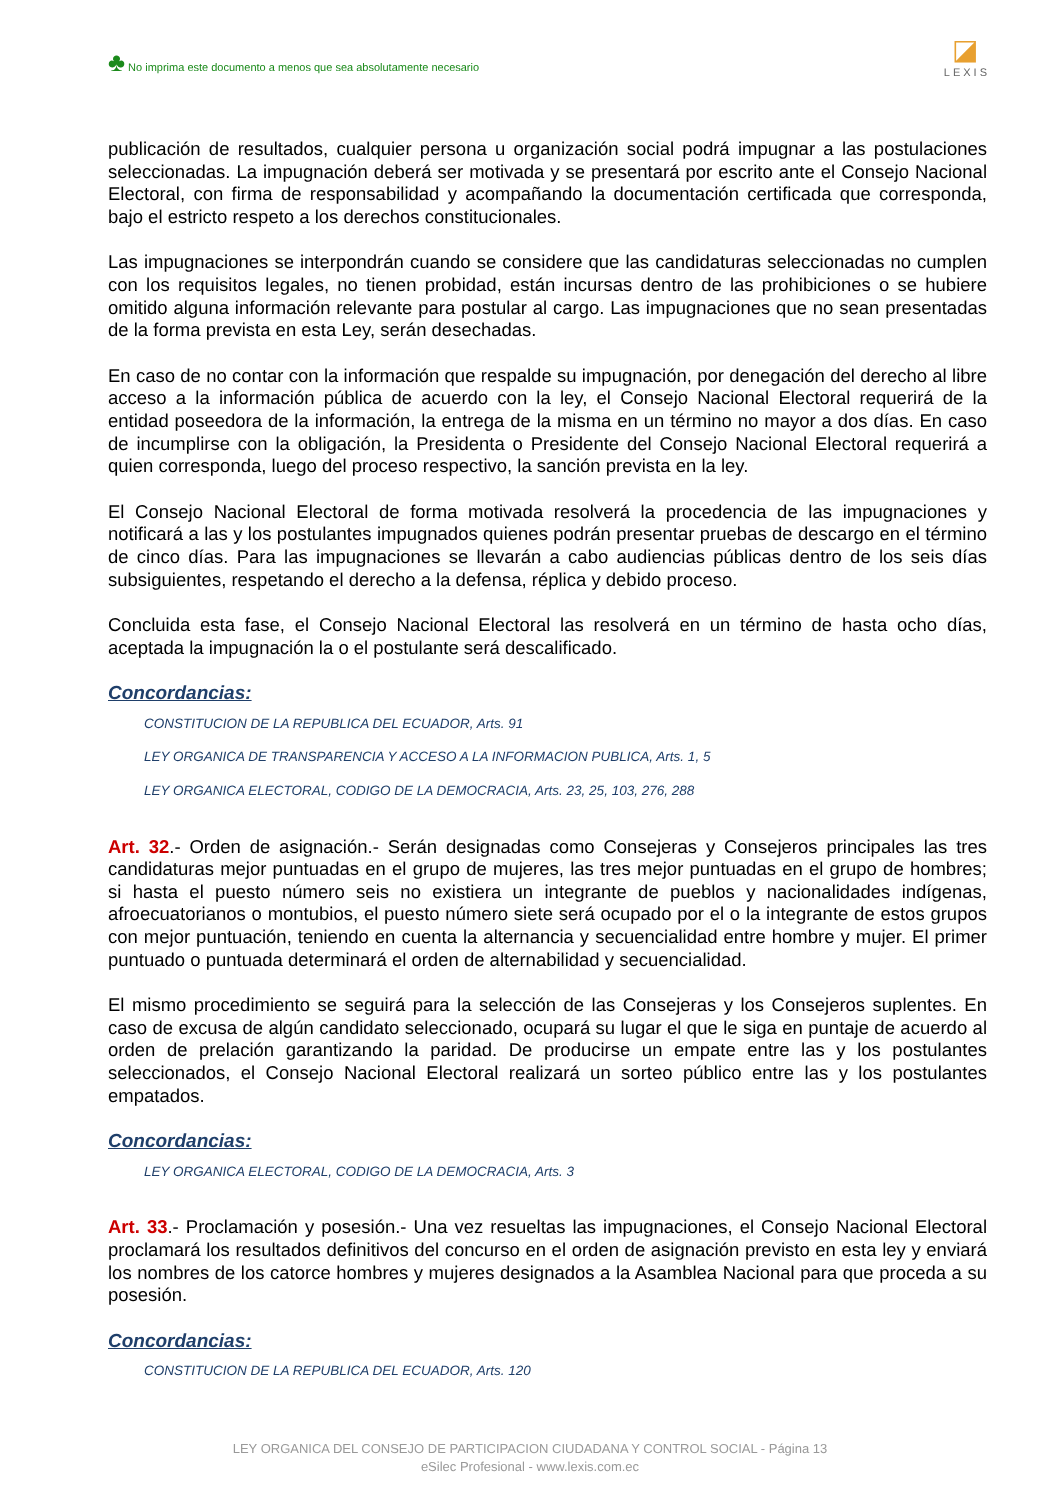♣ No imprima este documento a menos que sea absolutamente necesario
◪
LEXIS
publicación de resultados, cualquier persona u organización social podrá impugnar a las postulaciones seleccionadas. La impugnación deberá ser motivada y se presentará por escrito ante el Consejo Nacional Electoral, con firma de responsabilidad y acompañando la documentación certificada que corresponda, bajo el estricto respeto a los derechos constitucionales.
Las impugnaciones se interpondrán cuando se considere que las candidaturas seleccionadas no cumplen con los requisitos legales, no tienen probidad, están incursas dentro de las prohibiciones o se hubiere omitido alguna información relevante para postular al cargo. Las impugnaciones que no sean presentadas de la forma prevista en esta Ley, serán desechadas.
En caso de no contar con la información que respalde su impugnación, por denegación del derecho al libre acceso a la información pública de acuerdo con la ley, el Consejo Nacional Electoral requerirá de la entidad poseedora de la información, la entrega de la misma en un término no mayor a dos días. En caso de incumplirse con la obligación, la Presidenta o Presidente del Consejo Nacional Electoral requerirá a quien corresponda, luego del proceso respectivo, la sanción prevista en la ley.
El Consejo Nacional Electoral de forma motivada resolverá la procedencia de las impugnaciones y notificará a las y los postulantes impugnados quienes podrán presentar pruebas de descargo en el término de cinco días. Para las impugnaciones se llevarán a cabo audiencias públicas dentro de los seis días subsiguientes, respetando el derecho a la defensa, réplica y debido proceso.
Concluida esta fase, el Consejo Nacional Electoral las resolverá en un término de hasta ocho días, aceptada la impugnación la o el postulante será descalificado.
Concordancias:
CONSTITUCION DE LA REPUBLICA DEL ECUADOR, Arts. 91
LEY ORGANICA DE TRANSPARENCIA Y ACCESO A LA INFORMACION PUBLICA, Arts. 1, 5
LEY ORGANICA ELECTORAL, CODIGO DE LA DEMOCRACIA, Arts. 23, 25, 103, 276, 288
Art. 32.- Orden de asignación.- Serán designadas como Consejeras y Consejeros principales las tres candidaturas mejor puntuadas en el grupo de mujeres, las tres mejor puntuadas en el grupo de hombres; si hasta el puesto número seis no existiera un integrante de pueblos y nacionalidades indígenas, afroecuatorianos o montubios, el puesto número siete será ocupado por el o la integrante de estos grupos con mejor puntuación, teniendo en cuenta la alternancia y secuencialidad entre hombre y mujer. El primer puntuado o puntuada determinará el orden de alternabilidad y secuencialidad.
El mismo procedimiento se seguirá para la selección de las Consejeras y los Consejeros suplentes. En caso de excusa de algún candidato seleccionado, ocupará su lugar el que le siga en puntaje de acuerdo al orden de prelación garantizando la paridad. De producirse un empate entre las y los postulantes seleccionados, el Consejo Nacional Electoral realizará un sorteo público entre las y los postulantes empatados.
Concordancias:
LEY ORGANICA ELECTORAL, CODIGO DE LA DEMOCRACIA, Arts. 3
Art. 33.- Proclamación y posesión.- Una vez resueltas las impugnaciones, el Consejo Nacional Electoral proclamará los resultados definitivos del concurso en el orden de asignación previsto en esta ley y enviará los nombres de los catorce hombres y mujeres designados a la Asamblea Nacional para que proceda a su posesión.
Concordancias:
CONSTITUCION DE LA REPUBLICA DEL ECUADOR, Arts. 120
LEY ORGANICA DEL CONSEJO DE PARTICIPACION CIUDADANA Y CONTROL SOCIAL - Página 13
eSilec Profesional - www.lexis.com.ec